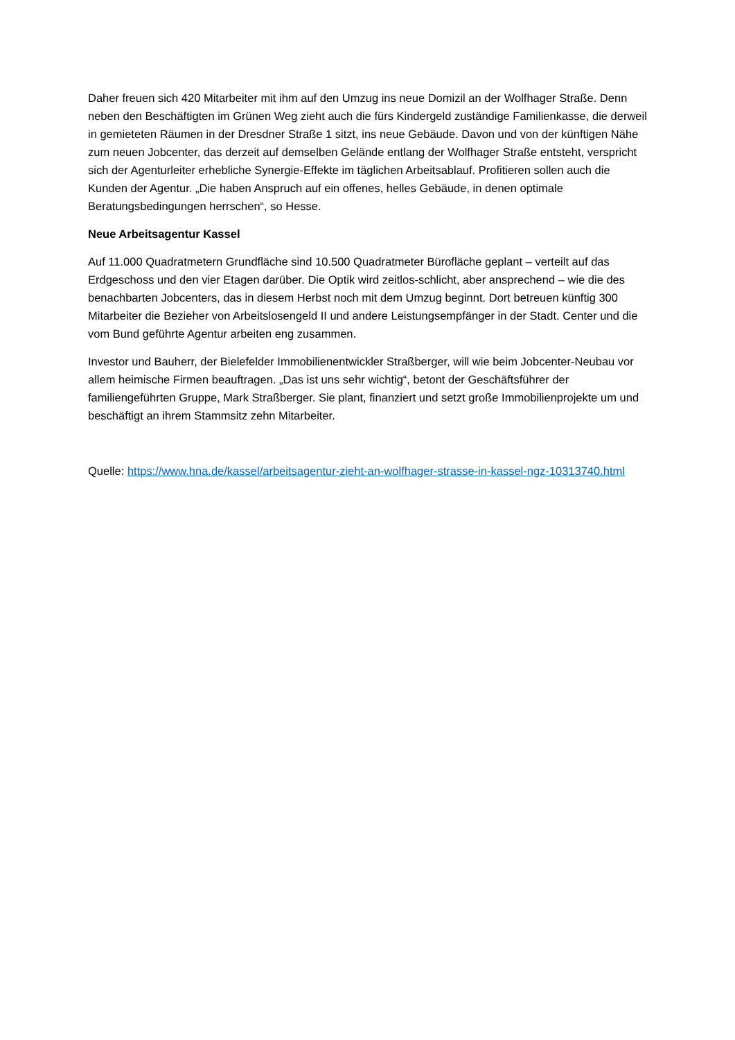Daher freuen sich 420 Mitarbeiter mit ihm auf den Umzug ins neue Domizil an der Wolfhager Straße. Denn neben den Beschäftigten im Grünen Weg zieht auch die fürs Kindergeld zuständige Familienkasse, die derweil in gemieteten Räumen in der Dresdner Straße 1 sitzt, ins neue Gebäude. Davon und von der künftigen Nähe zum neuen Jobcenter, das derzeit auf demselben Gelände entlang der Wolfhager Straße entsteht, verspricht sich der Agenturleiter erhebliche Synergie-Effekte im täglichen Arbeitsablauf. Profitieren sollen auch die Kunden der Agentur. „Die haben Anspruch auf ein offenes, helles Gebäude, in denen optimale Beratungsbedingungen herrschen“, so Hesse.
Neue Arbeitsagentur Kassel
Auf 11.000 Quadratmetern Grundfläche sind 10.500 Quadratmeter Bürofläche geplant – verteilt auf das Erdgeschoss und den vier Etagen darüber. Die Optik wird zeitlos-schlicht, aber ansprechend – wie die des benachbarten Jobcenters, das in diesem Herbst noch mit dem Umzug beginnt. Dort betreuen künftig 300 Mitarbeiter die Bezieher von Arbeitslosengeld II und andere Leistungsempfänger in der Stadt. Center und die vom Bund geführte Agentur arbeiten eng zusammen.
Investor und Bauherr, der Bielefelder Immobilienentwickler Straßberger, will wie beim Jobcenter-Neubau vor allem heimische Firmen beauftragen. „Das ist uns sehr wichtig“, betont der Geschäftsführer der familiengeführten Gruppe, Mark Straßberger. Sie plant, finanziert und setzt große Immobilienprojekte um und beschäftigt an ihrem Stammsitz zehn Mitarbeiter.
Quelle: https://www.hna.de/kassel/arbeitsagentur-zieht-an-wolfhager-strasse-in-kassel-ngz-10313740.html